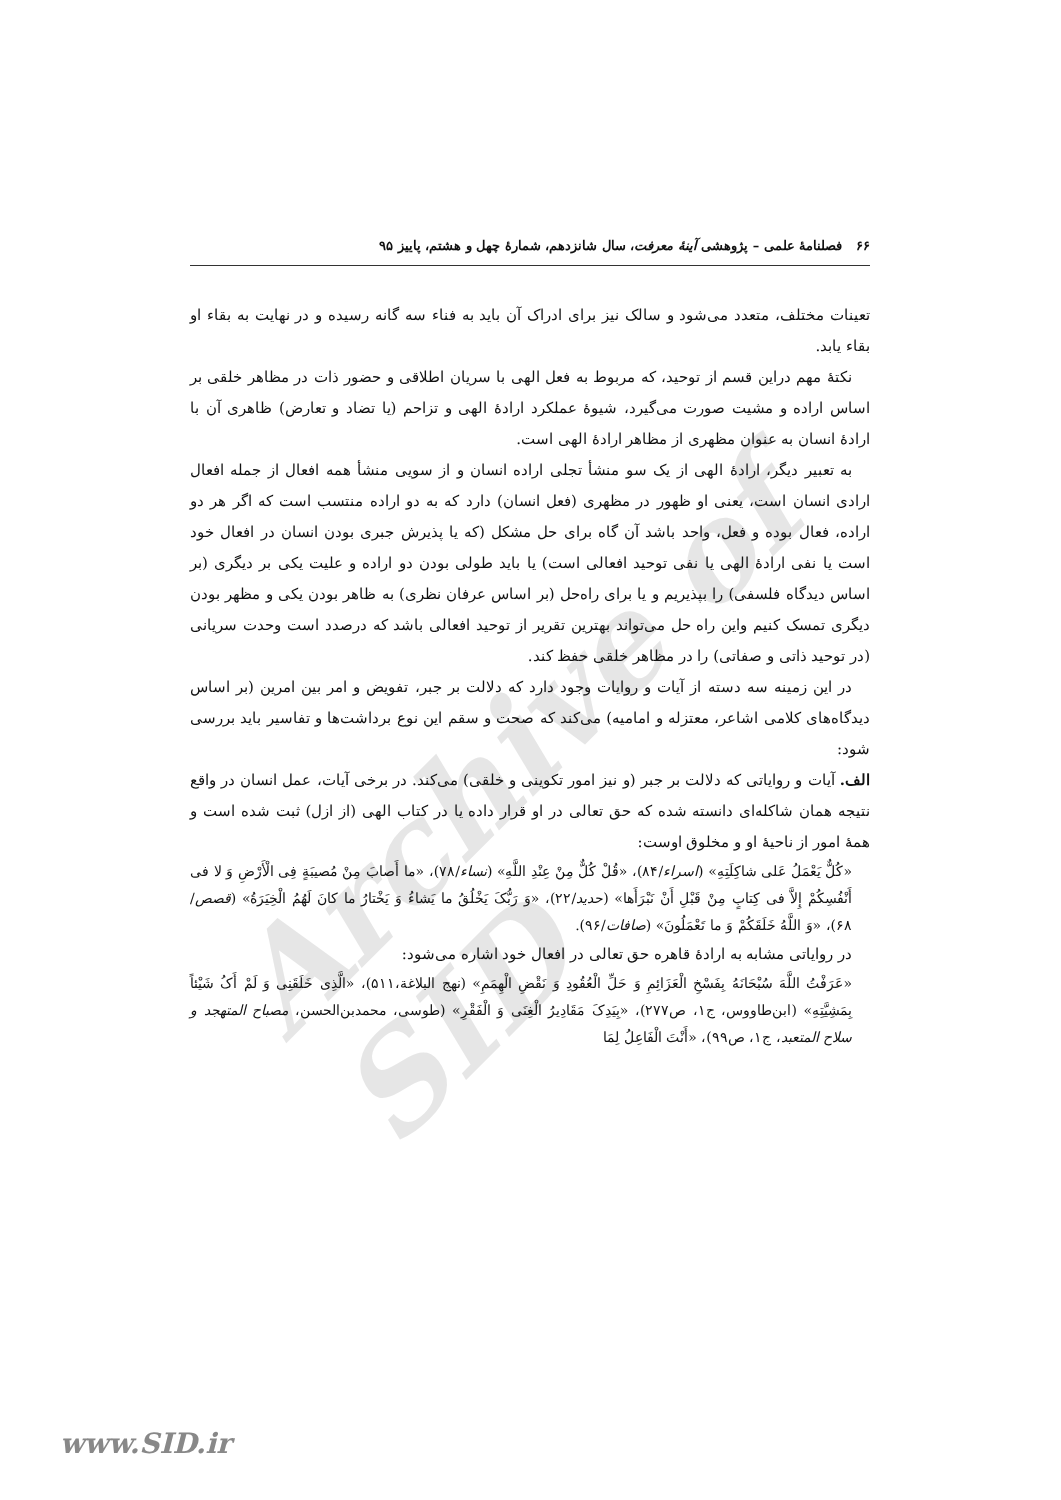Archive of SID
۶۶ فصلنامهٔ علمی – پژوهشی آینهٔ معرفت، سال شانزدهم، شمارهٔ چهل و هشتم، پاییز ۹۵
تعینات مختلف، متعدد می‌شود و سالک نیز برای ادراک آن باید به فناء سه گانه رسیده و در نهایت به بقاء او بقاء یابد.
نکتهٔ مهم دراین قسم از توحید، که مربوط به فعل الهی با سریان اطلاقی و حضور ذات در مظاهر خلقی بر اساس اراده و مشیت صورت می‌گیرد، شیوهٔ عملکرد ارادهٔ الهی و تزاحم (یا تضاد و تعارض) ظاهری آن با ارادهٔ انسان به عنوان مظهری از مظاهر ارادهٔ الهی است.
به تعبیر دیگر، ارادهٔ الهی از یک سو منشأ تجلی اراده انسان و از سویی منشأ همه افعال از جمله افعال ارادی انسان است، یعنی او ظهور در مظهری (فعل انسان) دارد که به دو اراده منتسب است که اگر هر دو اراده، فعال بوده و فعل، واحد باشد آن گاه برای حل مشکل (که یا پذیرش جبری بودن انسان در افعال خود است یا نفی ارادهٔ الهی یا نفی توحید افعالی است) یا باید طولی بودن دو اراده و علیت یکی بر دیگری (بر اساس دیدگاه فلسفی) را بپذیریم و یا برای راه‌حل (بر اساس عرفان نظری) به ظاهر بودن یکی و مظهر بودن دیگری تمسک کنیم واین راه حل می‌تواند بهترین تقریر از توحید افعالی باشد که درصدد است وحدت سریانی (در توحید ذاتی و صفاتی) را در مظاهر خلقی حفظ کند.
در این زمینه سه دسته از آیات و روایات وجود دارد که دلالت بر جبر، تفویض و امر بین امرین (بر اساس دیدگاه‌های کلامی اشاعر، معتزله و امامیه) می‌کند که صحت و سقم این نوع برداشت‌ها و تفاسیر باید بررسی شود:
الف. آیات و روایاتی که دلالت بر جبر (و نیز امور تکوینی و خلقی) می‌کند. در برخی آیات، عمل انسان در واقع نتیجه همان شاکله‌ای دانسته شده که حق تعالی در او قرار داده یا در کتاب الهی (از ازل) ثبت شده است و همهٔ امور از ناحیهٔ او و مخلوق اوست:
«کُلٌّ یَعْمَلُ عَلی شاکِلَتِهِ» (اسراء/۸۴)، «قُلْ کُلٌّ مِنْ عِنْدِ اللَّهِ» (نساء/۷۸)، «ما أَصابَ مِنْ مُصیبَةٍ فِی الْأَرْضِ وَ لا فی أَنْفُسِکُمْ إِلاَّ فی کِتابٍ مِنْ قَبْلِ أَنْ نَبْرَأَها» (حدید/۲۲)، «وَ رَبُّکَ یَخْلُقُ ما یَشاءُ وَ یَخْتارُ ما کانَ لَهُمُ الْخِیَرَةُ» (قصص/۶۸)، «وَ اللَّهُ خَلَقَکُمْ وَ ما تَعْمَلُونَ» (صافات/۹۶).
در روایاتی مشابه به ارادهٔ قاهره حق تعالی در افعال خود اشاره می‌شود:
«عَرَفْتُ اللَّهَ سُبْحَانَهُ بِفَسْخِ الْعَزَائِمِ وَ حَلِّ الْعُقُودِ وَ نَقْضِ الْهِمَمِ» (نهج البلاغة،۵۱۱)، «الَّذِی خَلَقَنِی وَ لَمْ أَکُ شَیْئاً بِمَشِیَّتِهِ» (ابن‌طاووس، ج۱، ص۲۷۷)، «بِیَدِکَ مَقَادِیرُ الْغِنَی وَ الْفَقْرِ» (طوسی، محمدبن‌الحسن، مصباح المتهجد و سلاح المتعبد، ج۱، ص۹۹)، «أَنْتَ الْفَاعِلُ لِمَا
www.SID.ir